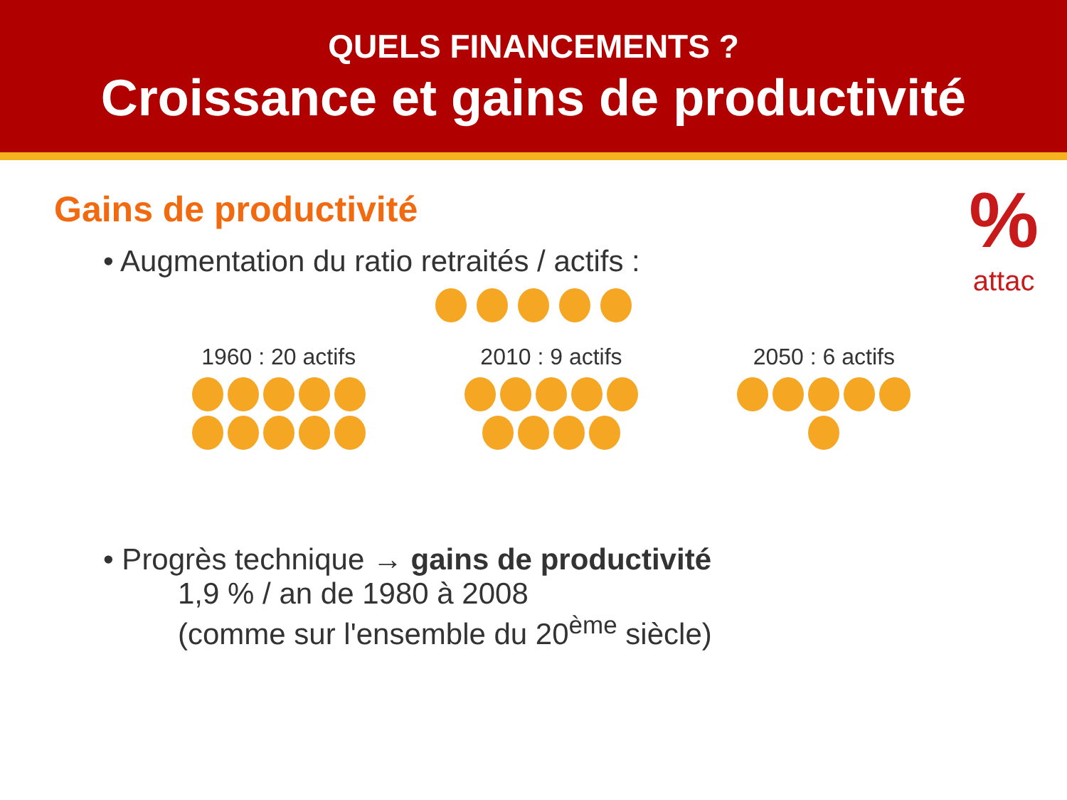QUELS FINANCEMENTS ?
Croissance et gains de productivité
%
attac
Gains de productivité
• Augmentation du ratio retraités / actifs :
1960 : 20 actifs
2010 : 9 actifs
2050 : 6 actifs
• Progrès technique → gains de productivité
1,9 % / an de 1980 à 2008
(comme sur l'ensemble du 20<sup>ème</sup> siècle)